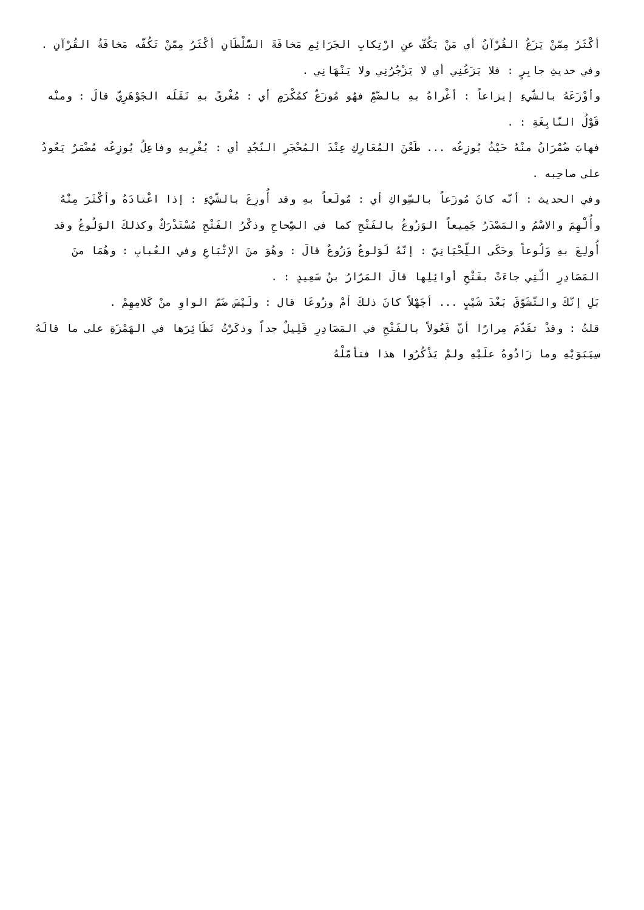أكْثَرُ مِمّنْ يَزَعُ القُرْآنُ أي مَنْ يَكُفّ عنِ ارْتِكابِ الجَرَائِمِ مَخافَةَ السُّلْطَانِ أكْثَرُ مِمّنْ تَكُفّه مَخافَةُ القُرْآنِ .
وفي حديثِ جابِرٍ : فلا يَزَعُنِي أي لا يَزْجُرُنِي ولا يَنْهَانِي .
وأوْزَعَهُ بالشَّيءِ إيزاعاً : أغْراهُ بهِ بالضّمِّ فهُو مُوزَعٌ كمُكْرَمٍ أي : مُغْرىً بهِ نَقَلَه الجَوْهَرِيّ قالَ : ومنْه قَوْلُ النّابِغَةِ : .
فهابَ ضُمْرَانُ منْهُ حَيْثُ يُوزِعُه ... طَعْنَ المُعَارِكِ عِنْدَ المُحْجَرِ النّجُدِ أي : يُغْرِيهِ وفاعِلُ يُوزِعُه مُضْمَرٌ يَعُودُ على صاحِبه .
وفي الحديث : أنّه كانَ مُوزَعاً بالسِّواكِ أي : مُولَعاً بهِ وقد أُوزِعَ بالشّيْءِ : إذا اعْتادَهُ وأكْثَرَ مِنْهُ وأُلْهِمَ والاسْمُ والمَصْدَرُ جَمِيعاً الوَزُوعُ بالفَتْحِ كما في الصِّحاحِ وذكْرُ الفَتْحِ مُسْتَدْرَكٌ وكذلكَ الوَلُوعُ وقد أُولِعَ بهِ وَلُوعاً وحَكَى اللِّحْيَانِيّ : إنّهُ لَوَلوعٌ وَزُوعٌ قالَ : وهُوَ منَ الإتْبَاعِ وفي العُبابِ : وهُمَا منَ المَصَادِرِ الّتِي جاءَتْ بفَتْحِ أوائِلِها قالَ المَرّارُ بنُ سَعِيدٍ : .
بَلِ إنّكَ والتّشَوّقَ بَعْدَ شَيْبٍ ... أجَهْلاً كانَ ذلكَ أمْ وزُوعَا قال : ولَيْسَ ضَمّ الواوِ منْ كَلامِهِمْ .
قلتُ : وقدْ تقَدّمَ مِرارًا أنّ فَعُولاً بالفَتْحِ في المَصَادِرِ قَلِيلٌ جداً وذكَرْتُ نَظَائِرَها في الهَمْزَةِ على ما قالَهُ سِيَبَوَيْهِ وما زَادُوهُ علَيْهِ ولمْ يَذْكُرُوا هذا فتأمّلْهُ